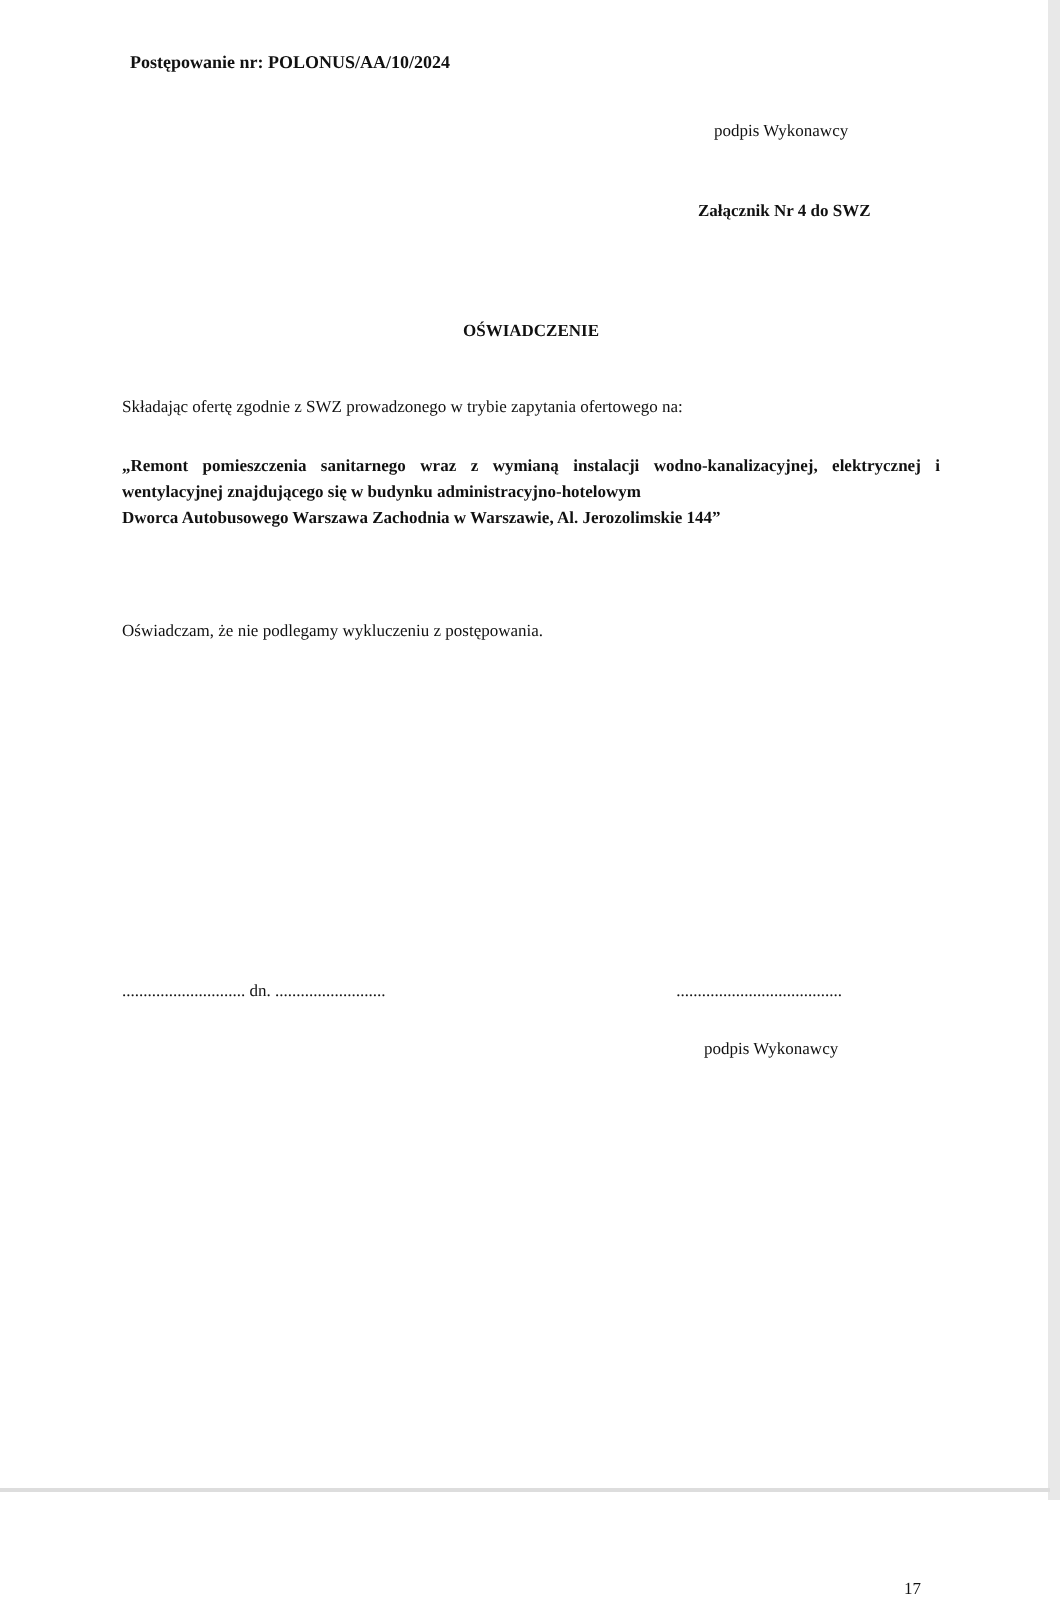Postępowanie nr: POLONUS/AA/10/2024
podpis Wykonawcy
Załącznik Nr 4 do SWZ
OŚWIADCZENIE
Składając ofertę zgodnie z SWZ prowadzonego w trybie zapytania ofertowego na:
„Remont pomieszczenia sanitarnego wraz z wymianą instalacji wodno-kanalizacyjnej, elektrycznej i wentylacyjnej znajdującego się w budynku administracyjno-hotelowym
Dworca Autobusowego Warszawa Zachodnia w Warszawie, Al. Jerozolimskie 144”
Oświadczam, że nie podlegamy wykluczeniu z postępowania.
............................. dn. .......................... .......................................
podpis Wykonawcy
17